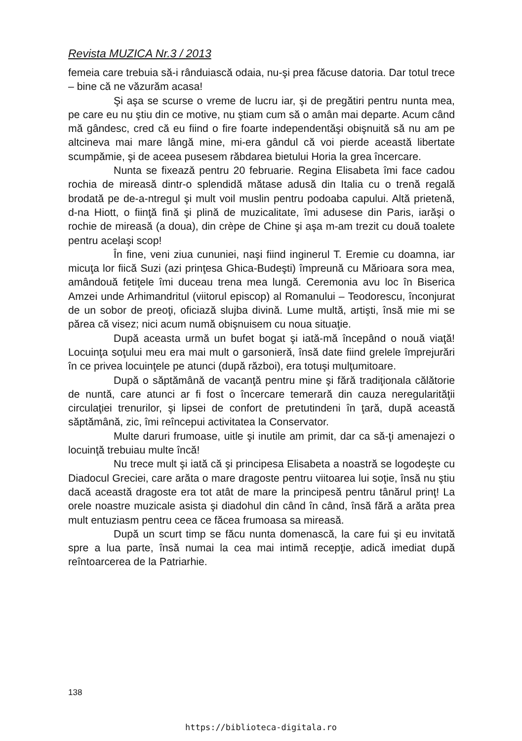Revista MUZICA Nr.3 / 2013
femeia care trebuia să-i rânduiască odaia, nu-şi prea făcuse datoria. Dar totul trece – bine că ne văzurăm acasa!
Şi aşa se scurse o vreme de lucru iar, şi de pregătiri pentru nunta mea, pe care eu nu ştiu din ce motive, nu ştiam cum să o amân mai departe. Acum când mă gândesc, cred că eu fiind o fire foarte independentăşi obişnuită să nu am pe altcineva mai mare lângă mine, mi-era gândul că voi pierde această libertate scumpămie, şi de aceea pusesem răbdarea bietului Horia la grea încercare.
Nunta se fixează pentru 20 februarie. Regina Elisabeta îmi face cadou rochia de mireasă dintr-o splendidă mătase adusă din Italia cu o trenă regală brodată pe de-a-ntregul şi mult voil muslin pentru podoaba capului. Altă prietenă, d-na Hiott, o fiinţă fină şi plină de muzicalitate, îmi adusese din Paris, iarăşi o rochie de mireasă (a doua), din crèpe de Chine şi aşa m-am trezit cu două toalete pentru acelaşi scop!
În fine, veni ziua cununiei, naşi fiind inginerul T. Eremie cu doamna, iar micuţa lor fiică Suzi (azi prinţesa Ghica-Budeşti) împreună cu Mărioara sora mea, amândouă fetiţele îmi duceau trena mea lungă. Ceremonia avu loc în Biserica Amzei unde Arhimandritul (viitorul episcop) al Romanului – Teodorescu, înconjurat de un sobor de preoţi, oficiază slujba divină. Lume multă, artişti, însă mie mi se părea că visez; nici acum numă obişnuisem cu noua situaţie.
După aceasta urmă un bufet bogat şi iată-mă începând o nouă viaţă! Locuinţa soţului meu era mai mult o garsonieră, însă date fiind grelele împrejurări în ce privea locuinţele pe atunci (după război), era totuşi mulţumitoare.
După o săptămână de vacanţă pentru mine şi fără tradiţionala călătorie de nuntă, care atunci ar fi fost o încercare temerară din cauza neregularităţii circulaţiei trenurilor, şi lipsei de confort de pretutindeni în ţară, după această săptămână, zic, îmi reîncepui activitatea la Conservator.
Multe daruri frumoase, uitle şi inutile am primit, dar ca să-ţi amenajezi o locuinţă trebuiau multe încă!
Nu trece mult şi iată că şi principesa Elisabeta a noastră se logodeşte cu Diadocul Greciei, care arăta o mare dragoste pentru viitoarea lui soţie, însă nu ştiu dacă această dragoste era tot atât de mare la principesă pentru tânărul prinţ! La orele noastre muzicale asista şi diadohul din când în când, însă fără a arăta prea mult entuziasm pentru ceea ce făcea frumoasa sa mireasă.
După un scurt timp se făcu nunta domenască, la care fui şi eu invitată spre a lua parte, însă numai la cea mai intimă recepţie, adică imediat după reîntoarcerea de la Patriarhie.
138
https://biblioteca-digitala.ro